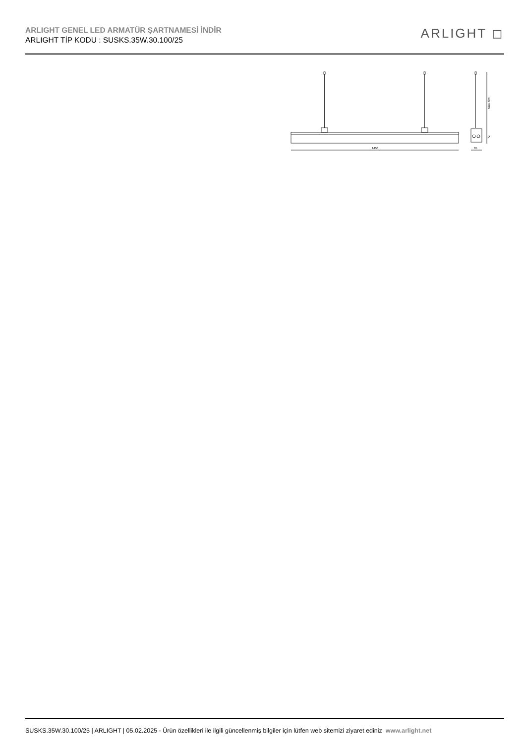ARLIGHT GENEL LED ARMATÜR ŞARTNAMESİ İNDİR
ARLIGHT TİP KODU : SUSKS.35W.30.100/25
ARLIGHT ◻
1456
Max. 5m
72
65
SUSKS.35W.30.100/25 | ARLIGHT | 05.02.2025 - Ürün özellikleri ile ilgili güncellenmiş bilgiler için lütfen web sitemizi ziyaret ediniz www.arlight.net